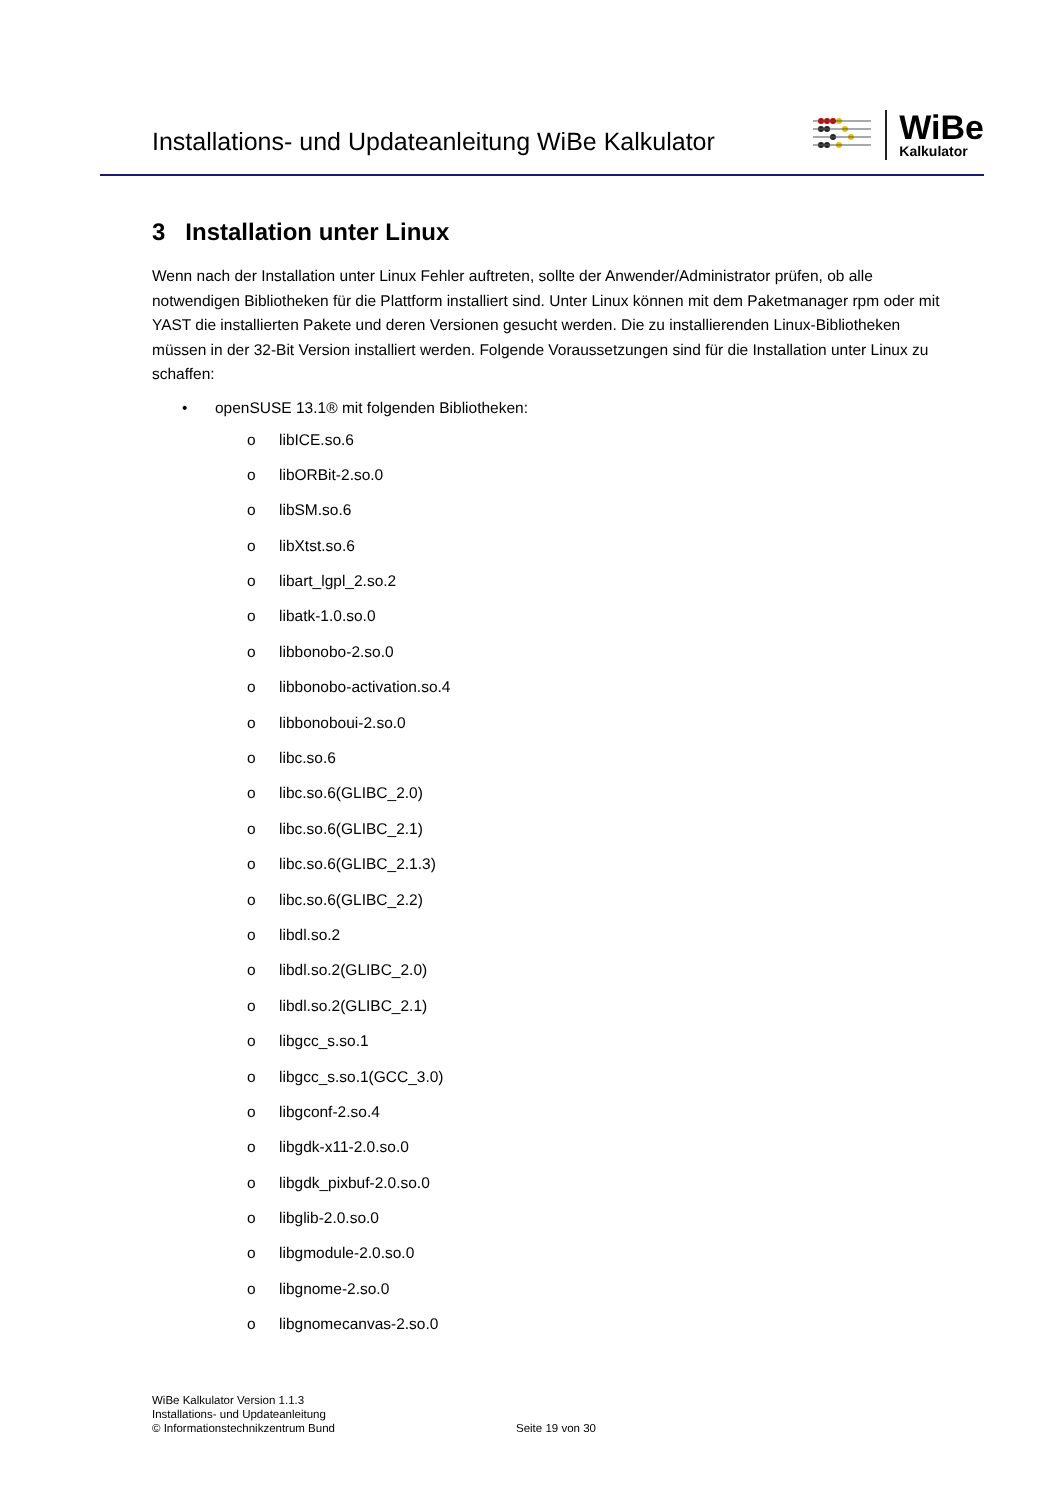Installations- und Updateanleitung WiBe Kalkulator
WiBe
Kalkulator
3 Installation unter Linux
Wenn nach der Installation unter Linux Fehler auftreten, sollte der Anwender/Administrator prüfen, ob alle notwendigen Bibliotheken für die Plattform installiert sind. Unter Linux können mit dem Paketmanager rpm oder mit YAST die installierten Pakete und deren Versionen gesucht werden. Die zu installierenden Linux-Bibliotheken müssen in der 32-Bit Version installiert werden. Folgende Voraussetzungen sind für die Installation unter Linux zu schaffen:
• openSUSE 13.1® mit folgenden Bibliotheken:
o libICE.so.6
o libORBit-2.so.0
o libSM.so.6
o libXtst.so.6
o libart_lgpl_2.so.2
o libatk-1.0.so.0
o libbonobo-2.so.0
o libbonobo-activation.so.4
o libbonoboui-2.so.0
o libc.so.6
o libc.so.6(GLIBC_2.0)
o libc.so.6(GLIBC_2.1)
o libc.so.6(GLIBC_2.1.3)
o libc.so.6(GLIBC_2.2)
o libdl.so.2
o libdl.so.2(GLIBC_2.0)
o libdl.so.2(GLIBC_2.1)
o libgcc_s.so.1
o libgcc_s.so.1(GCC_3.0)
o libgconf-2.so.4
o libgdk-x11-2.0.so.0
o libgdk_pixbuf-2.0.so.0
o libglib-2.0.so.0
o libgmodule-2.0.so.0
o libgnome-2.so.0
o libgnomecanvas-2.so.0
WiBe Kalkulator Version 1.1.3
Installations- und Updateanleitung
© Informationstechnikzentrum Bund
Seite 19 von 30